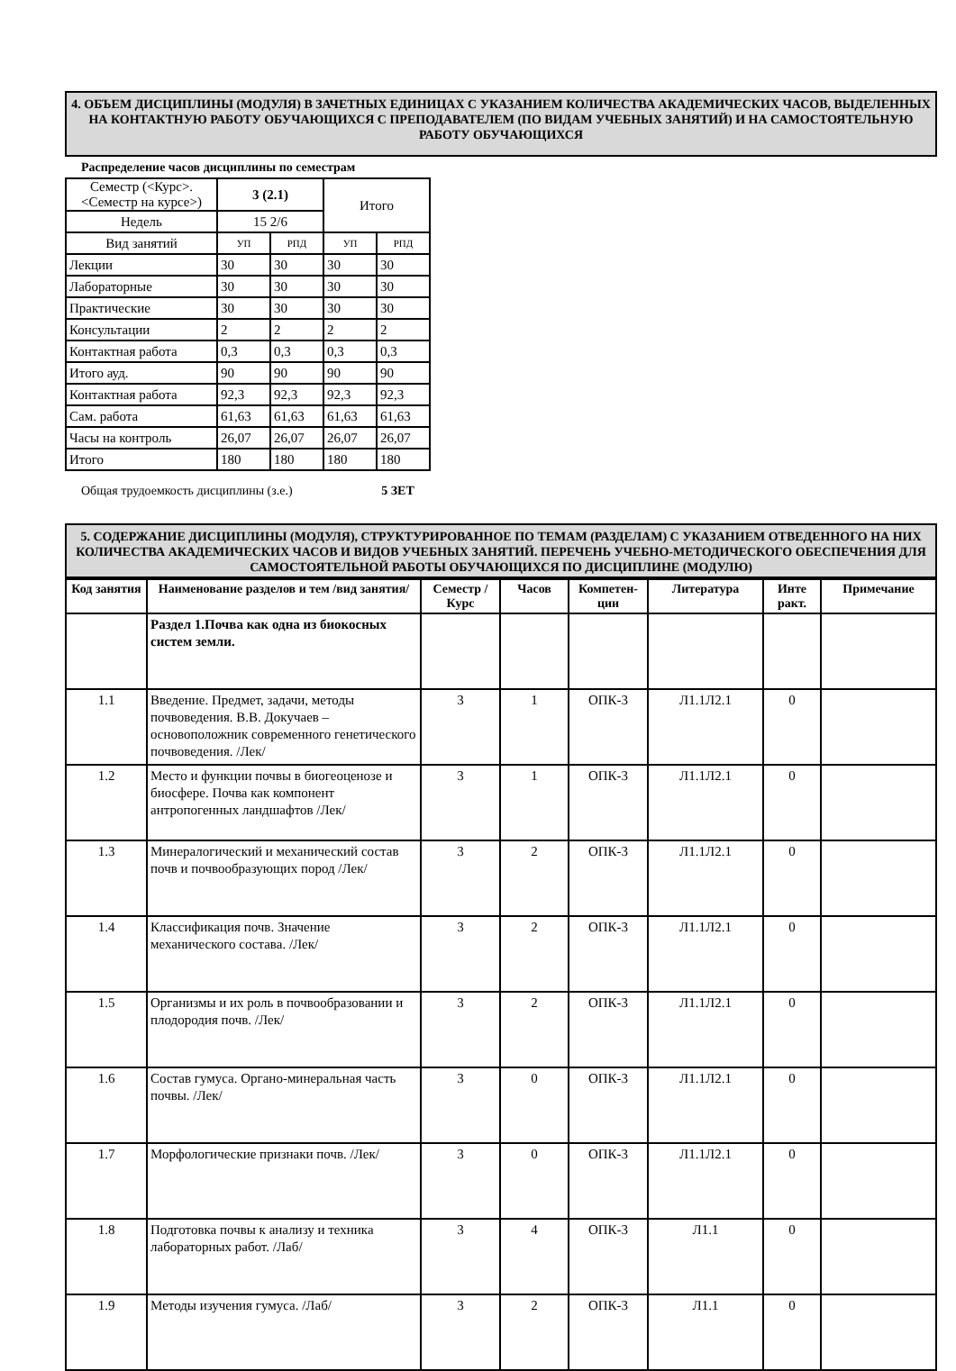4. ОБЪЕМ ДИСЦИПЛИНЫ (МОДУЛЯ) В ЗАЧЕТНЫХ ЕДИНИЦАХ С УКАЗАНИЕМ КОЛИЧЕСТВА АКАДЕМИЧЕСКИХ ЧАСОВ, ВЫДЕЛЕННЫХ НА КОНТАКТНУЮ РАБОТУ ОБУЧАЮЩИХСЯ С ПРЕПОДАВАТЕЛЕМ (ПО ВИДАМ УЧЕБНЫХ ЗАНЯТИЙ) И НА САМОСТОЯТЕЛЬНУЮ РАБОТУ ОБУЧАЮЩИХСЯ
Распределение часов дисциплины по семестрам
| Семестр (<Курс>.<Семестр на курсе>) | 3 (2.1) | | Итого | |
| Недель | 15 2/6 | | | |
| Вид занятий | УП | РПД | УП | РПД |
| Лекции | 30 | 30 | 30 | 30 |
| Лабораторные | 30 | 30 | 30 | 30 |
| Практические | 30 | 30 | 30 | 30 |
| Консультации | 2 | 2 | 2 | 2 |
| Контактная работа | 0,3 | 0,3 | 0,3 | 0,3 |
| Итого ауд. | 90 | 90 | 90 | 90 |
| Контактная работа | 92,3 | 92,3 | 92,3 | 92,3 |
| Сам. работа | 61,63 | 61,63 | 61,63 | 61,63 |
| Часы на контроль | 26,07 | 26,07 | 26,07 | 26,07 |
| Итого | 180 | 180 | 180 | 180 |
Общая трудоемкость дисциплины (з.е.) 5 ЗЕТ
5. СОДЕРЖАНИЕ ДИСЦИПЛИНЫ (МОДУЛЯ), СТРУКТУРИРОВАННОЕ ПО ТЕМАМ (РАЗДЕЛАМ) С УКАЗАНИЕМ ОТВЕДЕННОГО НА НИХ КОЛИЧЕСТВА АКАДЕМИЧЕСКИХ ЧАСОВ И ВИДОВ УЧЕБНЫХ ЗАНЯТИЙ. ПЕРЕЧЕНЬ УЧЕБНО-МЕТОДИЧЕСКОГО ОБЕСПЕЧЕНИЯ ДЛЯ САМОСТОЯТЕЛЬНОЙ РАБОТЫ ОБУЧАЮЩИХСЯ ПО ДИСЦИПЛИНЕ (МОДУЛЮ)
| Код занятия | Наименование разделов и тем /вид занятия/ | Семестр / Курс | Часов | Компетен-ции | Литература | Инте ракт. | Примечание |
| --- | --- | --- | --- | --- | --- | --- | --- |
| | Раздел 1.Почва как одна из биокосных систем земли. | | | | | | |
| 1.1 | Введение. Предмет, задачи, методы почвоведения. В.В. Докучаев – основоположник современного генетического почвоведения. /Лек/ | 3 | 1 | ОПК-3 | Л1.1Л2.1 | 0 | |
| 1.2 | Место и функции почвы в биогеоценозе и биосфере. Почва как компонент антропогенных ландшафтов /Лек/ | 3 | 1 | ОПК-3 | Л1.1Л2.1 | 0 | |
| 1.3 | Минералогический и механический состав почв и почвообразующих пород /Лек/ | 3 | 2 | ОПК-3 | Л1.1Л2.1 | 0 | |
| 1.4 | Классификация почв. Значение механического состава. /Лек/ | 3 | 2 | ОПК-3 | Л1.1Л2.1 | 0 | |
| 1.5 | Организмы и их роль в почвообразовании и плодородия почв. /Лек/ | 3 | 2 | ОПК-3 | Л1.1Л2.1 | 0 | |
| 1.6 | Состав гумуса. Органо-минеральная часть почвы. /Лек/ | 3 | 0 | ОПК-3 | Л1.1Л2.1 | 0 | |
| 1.7 | Морфологические признаки почв. /Лек/ | 3 | 0 | ОПК-3 | Л1.1Л2.1 | 0 | |
| 1.8 | Подготовка почвы к анализу и техника лабораторных работ. /Лаб/ | 3 | 4 | ОПК-3 | Л1.1 | 0 | |
| 1.9 | Методы изучения гумуса. /Лаб/ | 3 | 2 | ОПК-3 | Л1.1 | 0 | |